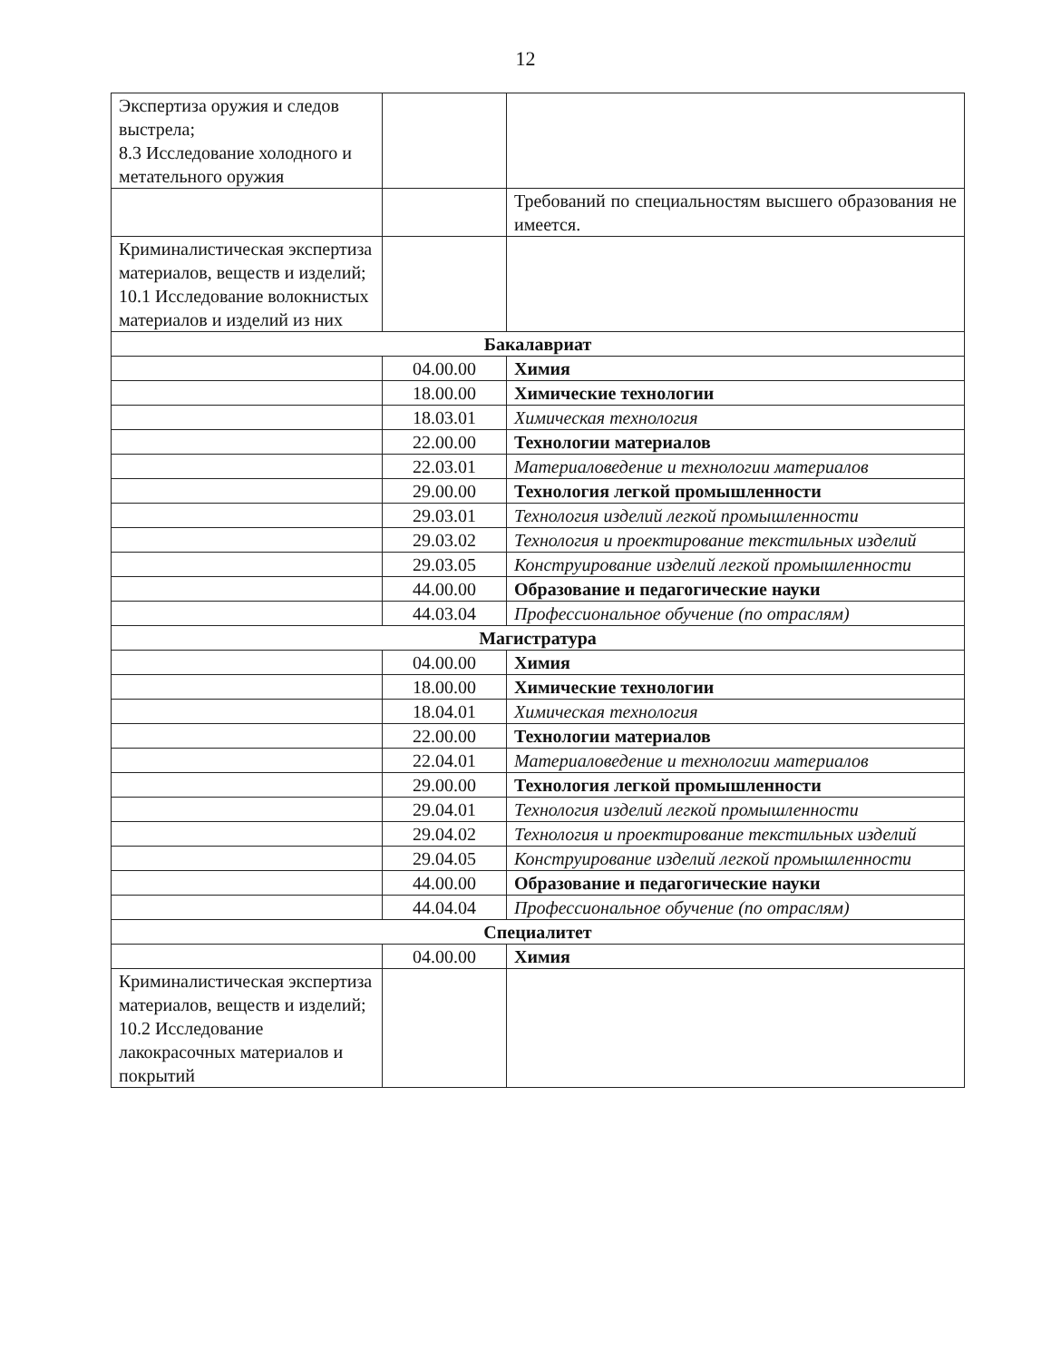12
| Экспертиза оружия и следов выстрела; 8.3 Исследование холодного и метательного оружия | | |
| | | Требований по специальностям высшего образования не имеется. |
| Криминалистическая экспертиза материалов, веществ и изделий; 10.1 Исследование волокнистых материалов и изделий из них | | |
| Бакалавриат | | |
| | 04.00.00 | Химия |
| | 18.00.00 | Химические технологии |
| | 18.03.01 | Химическая технология |
| | 22.00.00 | Технологии материалов |
| | 22.03.01 | Материаловедение и технологии материалов |
| | 29.00.00 | Технология легкой промышленности |
| | 29.03.01 | Технология изделий легкой промышленности |
| | 29.03.02 | Технология и проектирование текстильных изделий |
| | 29.03.05 | Конструирование изделий легкой промышленности |
| | 44.00.00 | Образование и педагогические науки |
| | 44.03.04 | Профессиональное обучение (по отраслям) |
| Магистратура | | |
| | 04.00.00 | Химия |
| | 18.00.00 | Химические технологии |
| | 18.04.01 | Химическая технология |
| | 22.00.00 | Технологии материалов |
| | 22.04.01 | Материаловедение и технологии материалов |
| | 29.00.00 | Технология легкой промышленности |
| | 29.04.01 | Технология изделий легкой промышленности |
| | 29.04.02 | Технология и проектирование текстильных изделий |
| | 29.04.05 | Конструирование изделий легкой промышленности |
| | 44.00.00 | Образование и педагогические науки |
| | 44.04.04 | Профессиональное обучение (по отраслям) |
| Специалитет | | |
| | 04.00.00 | Химия |
| Криминалистическая экспертиза материалов, веществ и изделий; 10.2 Исследование лакокрасочных материалов и покрытий | | |